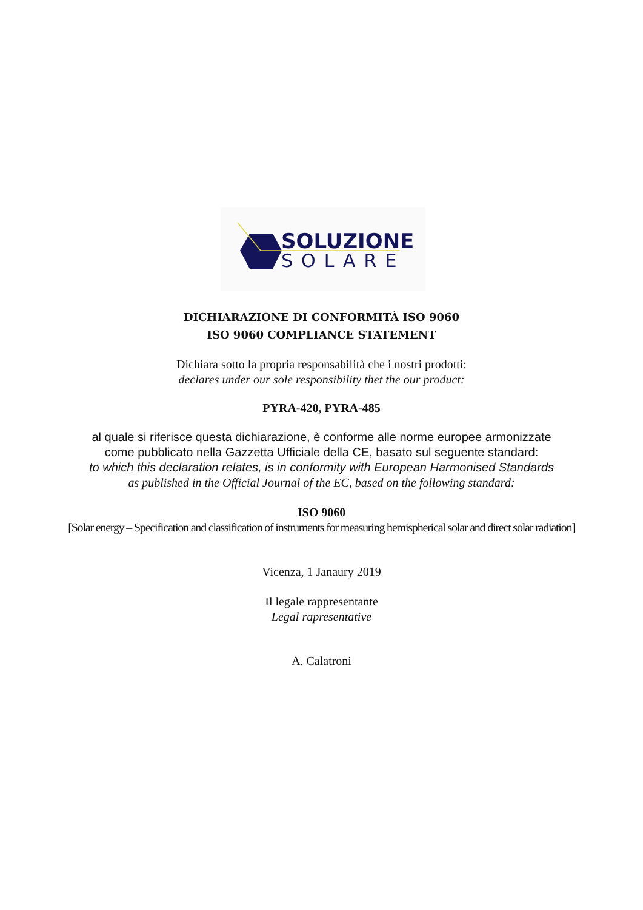SOLUZIONE
SOLARE
DICHIARAZIONE DI CONFORMITÀ ISO 9060
ISO 9060 COMPLIANCE STATEMENT
Dichiara sotto la propria responsabilità che i nostri prodotti:
declares under our sole responsibility thet the our product:
PYRA-420, PYRA-485
al quale si riferisce questa dichiarazione, è conforme alle norme europee armonizzate
come pubblicato nella Gazzetta Ufficiale della CE, basato sul seguente standard:
to which this declaration relates, is in conformity with European Harmonised Standards
as published in the Official Journal of the EC, based on the following standard:
ISO 9060
[Solar energy – Specification and classification of instruments for measuring hemispherical solar and direct solar radiation]
Vicenza, 1 Janaury 2019
Il legale rappresentante
Legal rapresentative
A. Calatroni